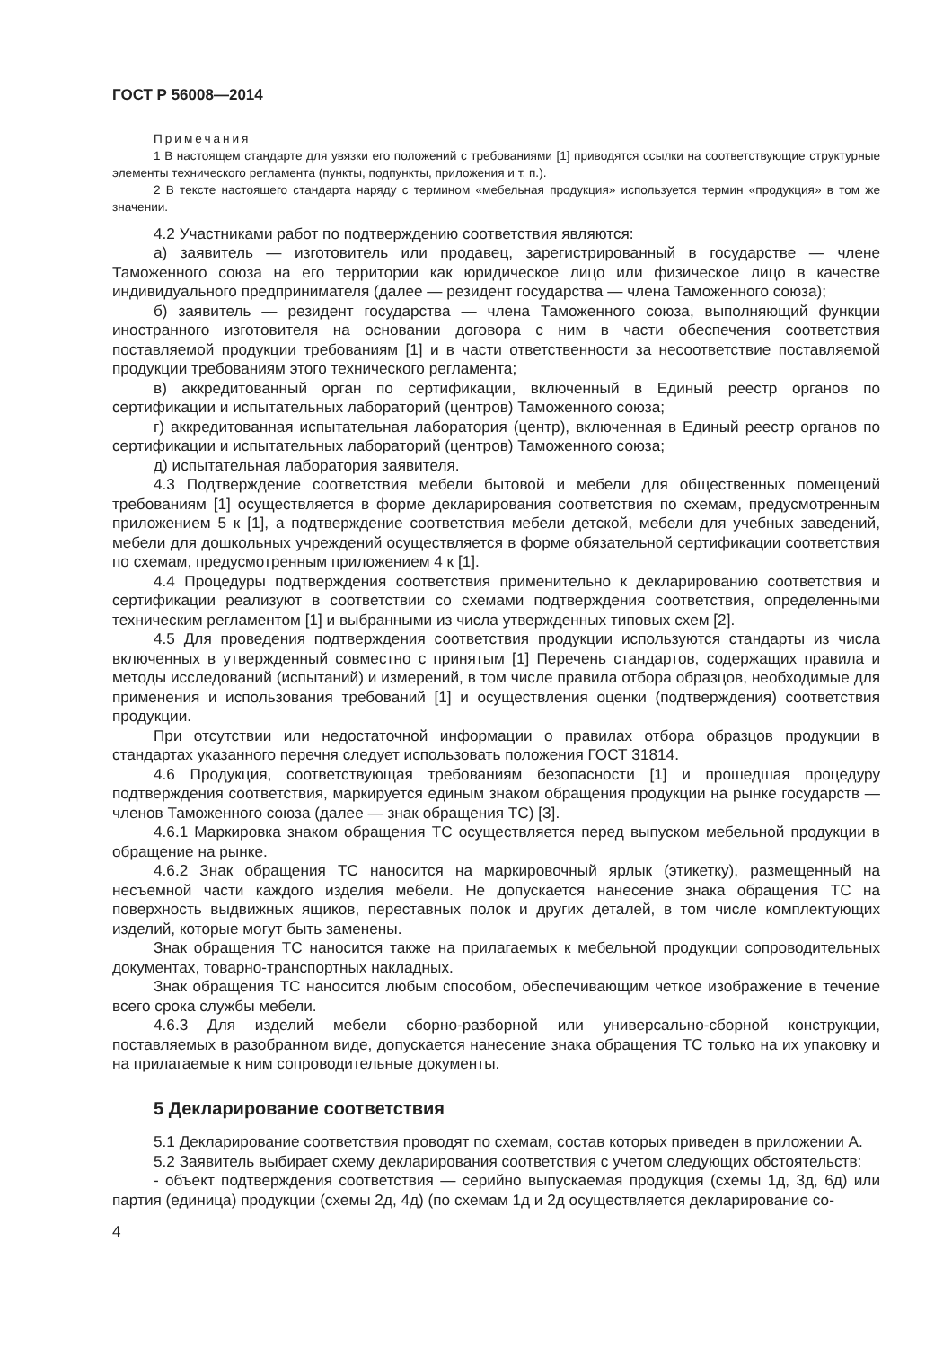ГОСТ Р 56008—2014
Примечания
1 В настоящем стандарте для увязки его положений с требованиями [1] приводятся ссылки на соответствующие структурные элементы технического регламента (пункты, подпункты, приложения и т. п.).
2 В тексте настоящего стандарта наряду с термином «мебельная продукция» используется термин «продукция» в том же значении.
4.2 Участниками работ по подтверждению соответствия являются:
а) заявитель — изготовитель или продавец, зарегистрированный в государстве — члене Таможенного союза на его территории как юридическое лицо или физическое лицо в качестве индивидуального предпринимателя (далее — резидент государства — члена Таможенного союза);
б) заявитель — резидент государства — члена Таможенного союза, выполняющий функции иностранного изготовителя на основании договора с ним в части обеспечения соответствия поставляемой продукции требованиям [1] и в части ответственности за несоответствие поставляемой продукции требованиям этого технического регламента;
в) аккредитованный орган по сертификации, включенный в Единый реестр органов по сертификации и испытательных лабораторий (центров) Таможенного союза;
г) аккредитованная испытательная лаборатория (центр), включенная в Единый реестр органов по сертификации и испытательных лабораторий (центров) Таможенного союза;
д) испытательная лаборатория заявителя.
4.3 Подтверждение соответствия мебели бытовой и мебели для общественных помещений требованиям [1] осуществляется в форме декларирования соответствия по схемам, предусмотренным приложением 5 к [1], а подтверждение соответствия мебели детской, мебели для учебных заведений, мебели для дошкольных учреждений осуществляется в форме обязательной сертификации соответствия по схемам, предусмотренным приложением 4 к [1].
4.4 Процедуры подтверждения соответствия применительно к декларированию соответствия и сертификации реализуют в соответствии со схемами подтверждения соответствия, определенными техническим регламентом [1] и выбранными из числа утвержденных типовых схем [2].
4.5 Для проведения подтверждения соответствия продукции используются стандарты из числа включенных в утвержденный совместно с принятым [1] Перечень стандартов, содержащих правила и методы исследований (испытаний) и измерений, в том числе правила отбора образцов, необходимые для применения и использования требований [1] и осуществления оценки (подтверждения) соответствия продукции.
При отсутствии или недостаточной информации о правилах отбора образцов продукции в стандартах указанного перечня следует использовать положения ГОСТ 31814.
4.6 Продукция, соответствующая требованиям безопасности [1] и прошедшая процедуру подтверждения соответствия, маркируется единым знаком обращения продукции на рынке государств — членов Таможенного союза (далее — знак обращения ТС) [3].
4.6.1 Маркировка знаком обращения ТС осуществляется перед выпуском мебельной продукции в обращение на рынке.
4.6.2 Знак обращения ТС наносится на маркировочный ярлык (этикетку), размещенный на несъемной части каждого изделия мебели. Не допускается нанесение знака обращения ТС на поверхность выдвижных ящиков, переставных полок и других деталей, в том числе комплектующих изделий, которые могут быть заменены.
Знак обращения ТС наносится также на прилагаемых к мебельной продукции сопроводительных документах, товарно-транспортных накладных.
Знак обращения ТС наносится любым способом, обеспечивающим четкое изображение в течение всего срока службы мебели.
4.6.3 Для изделий мебели сборно-разборной или универсально-сборной конструкции, поставляемых в разобранном виде, допускается нанесение знака обращения ТС только на их упаковку и на прилагаемые к ним сопроводительные документы.
5 Декларирование соответствия
5.1 Декларирование соответствия проводят по схемам, состав которых приведен в приложении А.
5.2 Заявитель выбирает схему декларирования соответствия с учетом следующих обстоятельств:
- объект подтверждения соответствия — серийно выпускаемая продукция (схемы 1д, 3д, 6д) или партия (единица) продукции (схемы 2д, 4д) (по схемам 1д и 2д осуществляется декларирование со-
4